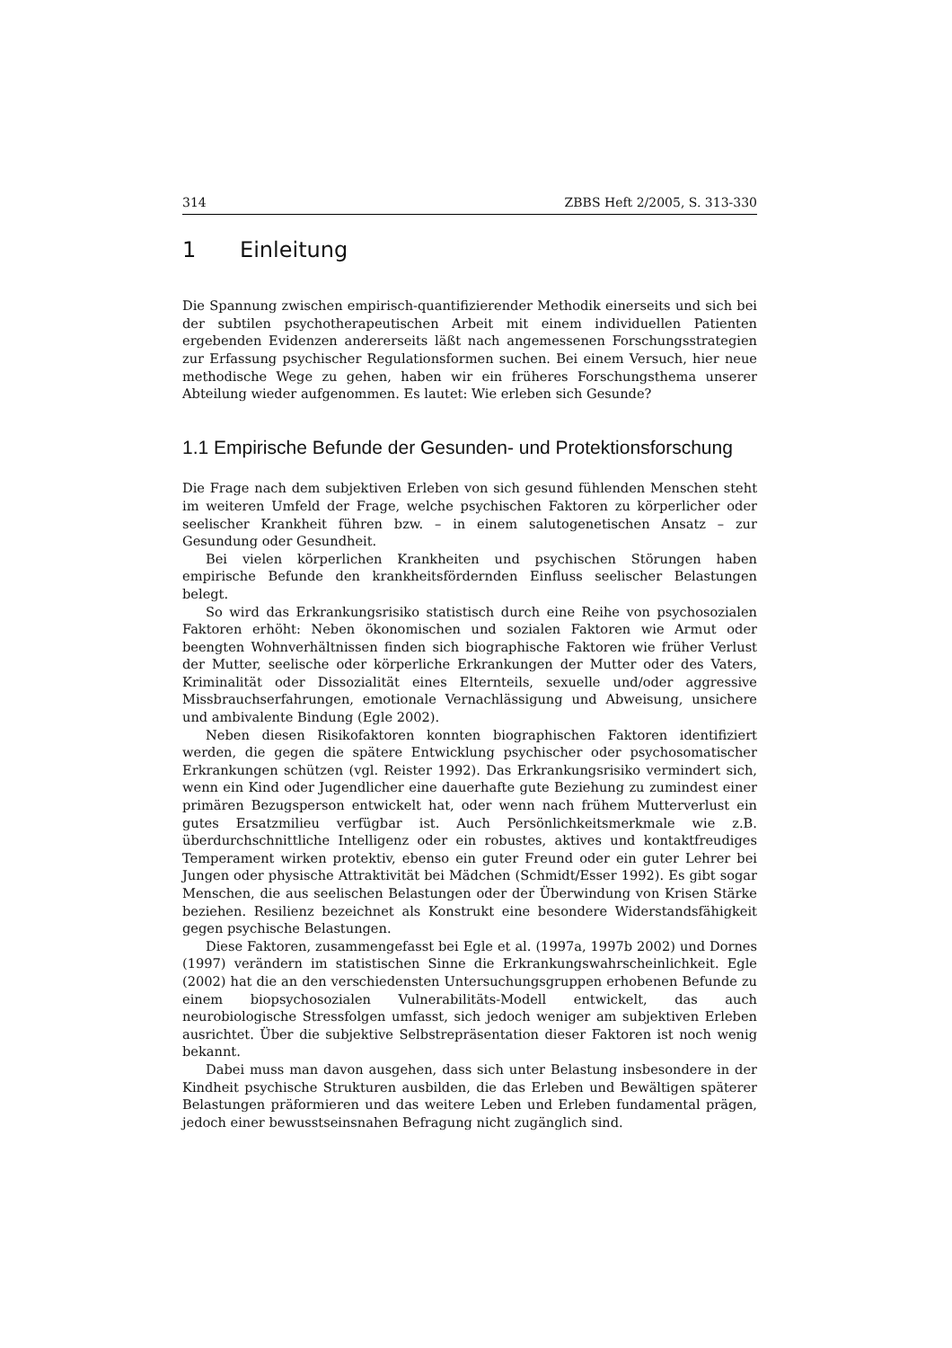314 ZBBS Heft 2/2005, S. 313-330
1 Einleitung
Die Spannung zwischen empirisch-quantifizierender Methodik einerseits und sich bei der subtilen psychotherapeutischen Arbeit mit einem individuellen Patienten ergebenden Evidenzen andererseits läßt nach angemessenen Forschungsstrategien zur Erfassung psychischer Regulationsformen suchen. Bei einem Versuch, hier neue methodische Wege zu gehen, haben wir ein früheres Forschungsthema unserer Abteilung wieder aufgenommen. Es lautet: Wie erleben sich Gesunde?
1.1 Empirische Befunde der Gesunden- und Protektionsforschung
Die Frage nach dem subjektiven Erleben von sich gesund fühlenden Menschen steht im weiteren Umfeld der Frage, welche psychischen Faktoren zu körperlicher oder seelischer Krankheit führen bzw. – in einem salutogenetischen Ansatz – zur Gesundung oder Gesundheit.
Bei vielen körperlichen Krankheiten und psychischen Störungen haben empirische Befunde den krankheitsfördernden Einfluss seelischer Belastungen belegt.
So wird das Erkrankungsrisiko statistisch durch eine Reihe von psychosozialen Faktoren erhöht: Neben ökonomischen und sozialen Faktoren wie Armut oder beengten Wohnverhältnissen finden sich biographische Faktoren wie früher Verlust der Mutter, seelische oder körperliche Erkrankungen der Mutter oder des Vaters, Kriminalität oder Dissozialität eines Elternteils, sexuelle und/oder aggressive Missbrauchserfahrungen, emotionale Vernachlässigung und Abweisung, unsichere und ambivalente Bindung (Egle 2002).
Neben diesen Risikofaktoren konnten biographischen Faktoren identifiziert werden, die gegen die spätere Entwicklung psychischer oder psychosomatischer Erkrankungen schützen (vgl. Reister 1992). Das Erkrankungsrisiko vermindert sich, wenn ein Kind oder Jugendlicher eine dauerhafte gute Beziehung zu zumindest einer primären Bezugsperson entwickelt hat, oder wenn nach frühem Mutterverlust ein gutes Ersatzmilieu verfügbar ist. Auch Persönlichkeitsmerkmale wie z.B. überdurchschnittliche Intelligenz oder ein robustes, aktives und kontaktfreudiges Temperament wirken protektiv, ebenso ein guter Freund oder ein guter Lehrer bei Jungen oder physische Attraktivität bei Mädchen (Schmidt/Esser 1992). Es gibt sogar Menschen, die aus seelischen Belastungen oder der Überwindung von Krisen Stärke beziehen. Resilienz bezeichnet als Konstrukt eine besondere Widerstandsfähigkeit gegen psychische Belastungen.
Diese Faktoren, zusammengefasst bei Egle et al. (1997a, 1997b 2002) und Dornes (1997) verändern im statistischen Sinne die Erkrankungswahrscheinlichkeit. Egle (2002) hat die an den verschiedensten Untersuchungsgruppen erhobenen Befunde zu einem biopsychosozialen Vulnerabilitäts-Modell entwickelt, das auch neurobiologische Stressfolgen umfasst, sich jedoch weniger am subjektiven Erleben ausrichtet. Über die subjektive Selbstrepräsentation dieser Faktoren ist noch wenig bekannt.
Dabei muss man davon ausgehen, dass sich unter Belastung insbesondere in der Kindheit psychische Strukturen ausbilden, die das Erleben und Bewältigen späterer Belastungen präformieren und das weitere Leben und Erleben fundamental prägen, jedoch einer bewusstseinsnahen Befragung nicht zugänglich sind.